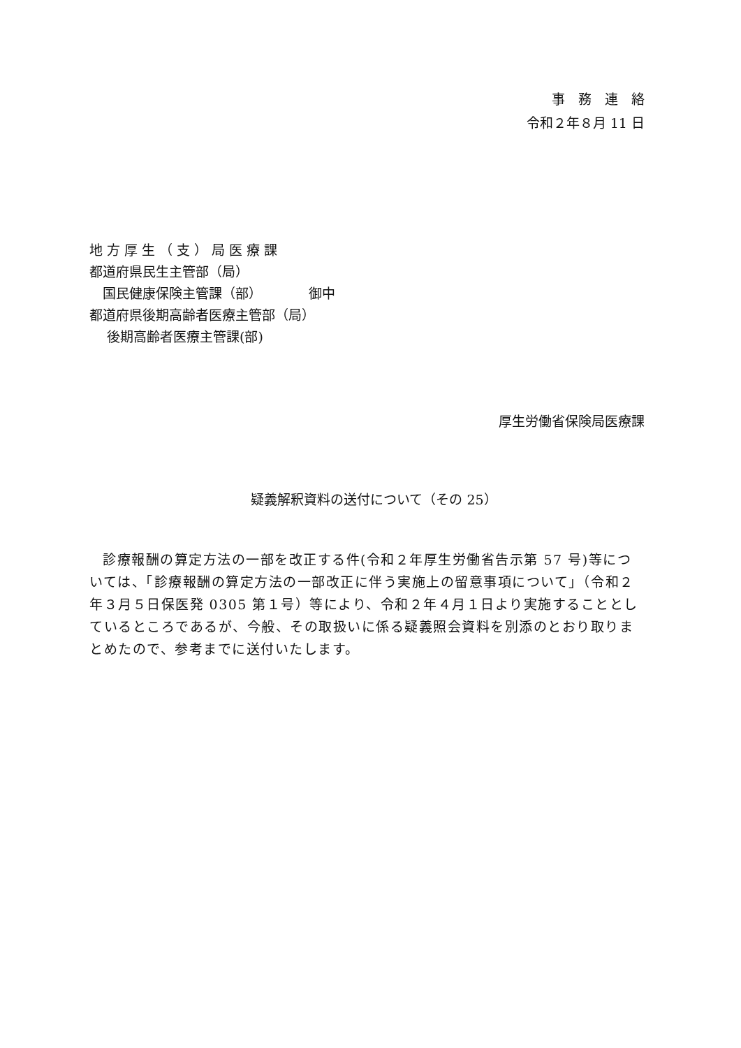事　務　連　絡
令和２年８月 11 日
地 方 厚 生 （ 支 ） 局 医 療 課
都道府県民生主管部（局）
　国民健康保険主管課（部）　　　　御中
都道府県後期高齢者医療主管部（局）
　 後期高齢者医療主管課(部)
厚生労働省保険局医療課
疑義解釈資料の送付について（その 25）
診療報酬の算定方法の一部を改正する件(令和２年厚生労働省告示第 57 号)等については、「診療報酬の算定方法の一部改正に伴う実施上の留意事項について」（令和２年３月５日保医発 0305 第１号）等により、令和２年４月１日より実施することとしているところであるが、今般、その取扱いに係る疑義照会資料を別添のとおり取りまとめたので、参考までに送付いたします。